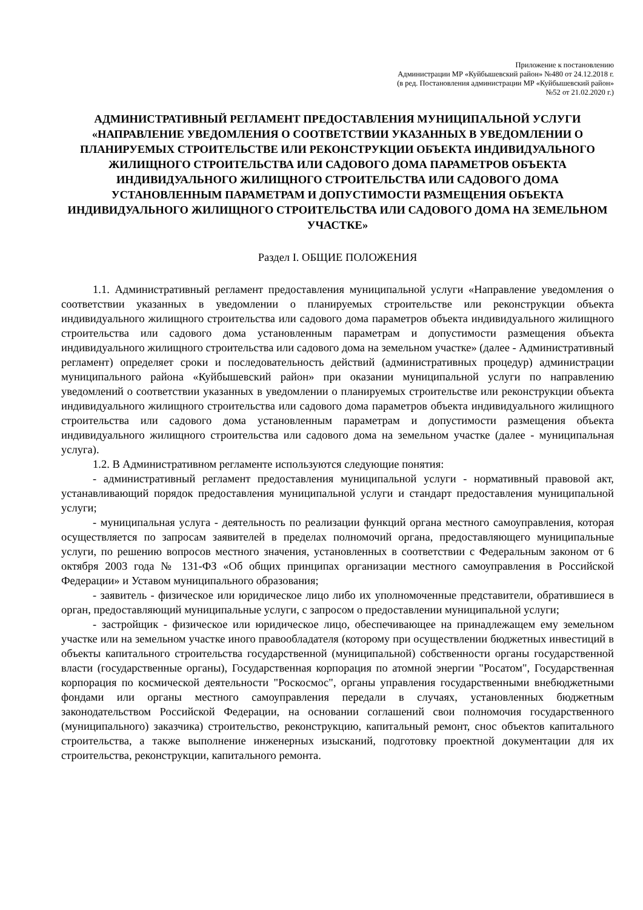Приложение к постановлению
Администрации МР «Куйбышевский район» №480 от 24.12.2018 г.
(в ред. Постановления администрации МР «Куйбышевский район»
№52 от 21.02.2020 г.)
АДМИНИСТРАТИВНЫЙ РЕГЛАМЕНТ ПРЕДОСТАВЛЕНИЯ МУНИЦИПАЛЬНОЙ УСЛУГИ «НАПРАВЛЕНИЕ УВЕДОМЛЕНИЯ О СООТВЕТСТВИИ УКАЗАННЫХ В УВЕДОМЛЕНИИ О ПЛАНИРУЕМЫХ СТРОИТЕЛЬСТВЕ ИЛИ РЕКОНСТРУКЦИИ ОБЪЕКТА ИНДИВИДУАЛЬНОГО ЖИЛИЩНОГО СТРОИТЕЛЬСТВА ИЛИ САДОВОГО ДОМА ПАРАМЕТРОВ ОБЪЕКТА ИНДИВИДУАЛЬНОГО ЖИЛИЩНОГО СТРОИТЕЛЬСТВА ИЛИ САДОВОГО ДОМА УСТАНОВЛЕННЫМ ПАРАМЕТРАМ И ДОПУСТИМОСТИ РАЗМЕЩЕНИЯ ОБЪЕКТА ИНДИВИДУАЛЬНОГО ЖИЛИЩНОГО СТРОИТЕЛЬСТВА ИЛИ САДОВОГО ДОМА НА ЗЕМЕЛЬНОМ УЧАСТКЕ»
Раздел I. ОБЩИЕ ПОЛОЖЕНИЯ
1.1. Административный регламент предоставления муниципальной услуги «Направление уведомления о соответствии указанных в уведомлении о планируемых строительстве или реконструкции объекта индивидуального жилищного строительства или садового дома параметров объекта индивидуального жилищного строительства или садового дома установленным параметрам и допустимости размещения объекта индивидуального жилищного строительства или садового дома на земельном участке» (далее - Административный регламент) определяет сроки и последовательность действий (административных процедур) администрации муниципального района «Куйбышевский район» при оказании муниципальной услуги по направлению уведомлений о соответствии указанных в уведомлении о планируемых строительстве или реконструкции объекта индивидуального жилищного строительства или садового дома параметров объекта индивидуального жилищного строительства или садового дома установленным параметрам и допустимости размещения объекта индивидуального жилищного строительства или садового дома на земельном участке (далее - муниципальная услуга).
1.2. В Административном регламенте используются следующие понятия:
- административный регламент предоставления муниципальной услуги - нормативный правовой акт, устанавливающий порядок предоставления муниципальной услуги и стандарт предоставления муниципальной услуги;
- муниципальная услуга - деятельность по реализации функций органа местного самоуправления, которая осуществляется по запросам заявителей в пределах полномочий органа, предоставляющего муниципальные услуги, по решению вопросов местного значения, установленных в соответствии с Федеральным законом от 6 октября 2003 года № 131-ФЗ «Об общих принципах организации местного самоуправления в Российской Федерации» и Уставом муниципального образования;
- заявитель - физическое или юридическое лицо либо их уполномоченные представители, обратившиеся в орган, предоставляющий муниципальные услуги, с запросом о предоставлении муниципальной услуги;
- застройщик - физическое или юридическое лицо, обеспечивающее на принадлежащем ему земельном участке или на земельном участке иного правообладателя (которому при осуществлении бюджетных инвестиций в объекты капитального строительства государственной (муниципальной) собственности органы государственной власти (государственные органы), Государственная корпорация по атомной энергии "Росатом", Государственная корпорация по космической деятельности "Роскосмос", органы управления государственными внебюджетными фондами или органы местного самоуправления передали в случаях, установленных бюджетным законодательством Российской Федерации, на основании соглашений свои полномочия государственного (муниципального) заказчика) строительство, реконструкцию, капитальный ремонт, снос объектов капитального строительства, а также выполнение инженерных изысканий, подготовку проектной документации для их строительства, реконструкции, капитального ремонта.